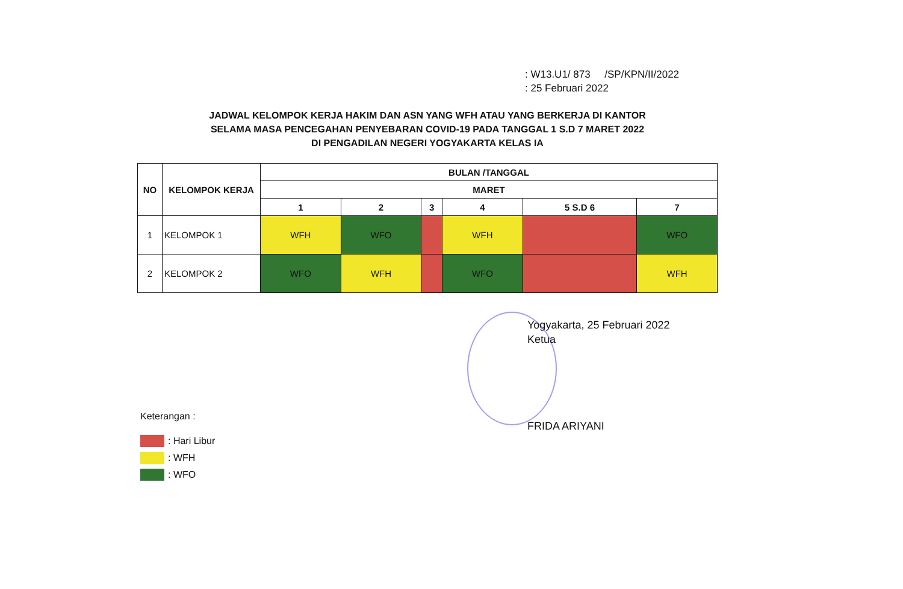: W13.U1/ 873 /SP/KPN/II/2022
: 25 Februari 2022
JADWAL KELOMPOK KERJA HAKIM DAN ASN YANG WFH ATAU YANG BERKERJA DI KANTOR
SELAMA MASA PENCEGAHAN PENYEBARAN COVID-19 PADA TANGGAL 1 S.D 7 MARET 2022
DI PENGADILAN NEGERI YOGYAKARTA KELAS IA
| NO | KELOMPOK KERJA | BULAN /TANGGAL | | | | | |
| --- | --- | --- | --- | --- | --- | --- | --- |
| | | MARET | | | | | |
| | | 1 | 2 | 3 | 4 | 5 S.D 6 | 7 |
| 1 | KELOMPOK 1 | WFH | WFO | | WFH | | WFO |
| 2 | KELOMPOK 2 | WFO | WFH | | WFO | | WFH |
Yogyakarta, 25 Februari 2022
Ketua
FRIDA ARIYANI
Keterangan :
: Hari Libur
: WFH
: WFO